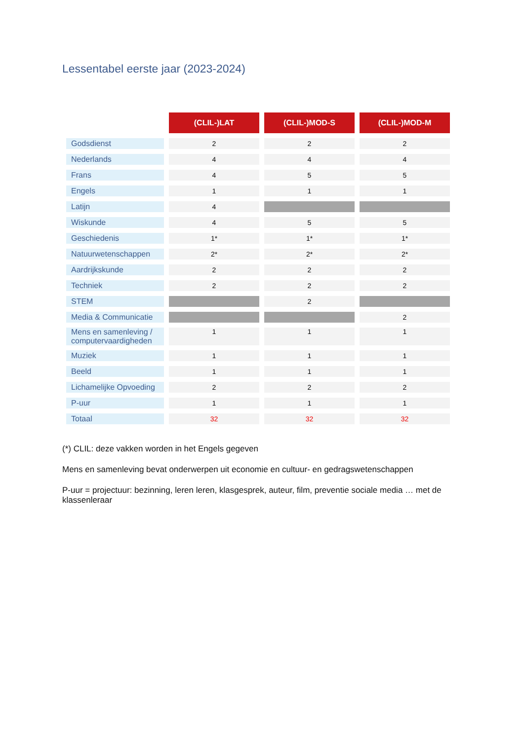Lessentabel eerste jaar (2023-2024)
| | (CLIL-)LAT | (CLIL-)MOD-S | (CLIL-)MOD-M |
| Godsdienst | 2 | 2 | 2 |
| Nederlands | 4 | 4 | 4 |
| Frans | 4 | 5 | 5 |
| Engels | 1 | 1 | 1 |
| Latijn | 4 | | |
| Wiskunde | 4 | 5 | 5 |
| Geschiedenis | 1* | 1* | 1* |
| Natuurwetenschappen | 2* | 2* | 2* |
| Aardrijkskunde | 2 | 2 | 2 |
| Techniek | 2 | 2 | 2 |
| STEM | | 2 | |
| Media & Communicatie | | | 2 |
| Mens en samenleving / computervaardigheden | 1 | 1 | 1 |
| Muziek | 1 | 1 | 1 |
| Beeld | 1 | 1 | 1 |
| Lichamelijke Opvoeding | 2 | 2 | 2 |
| P-uur | 1 | 1 | 1 |
| Totaal | 32 | 32 | 32 |
(*) CLIL: deze vakken worden in het Engels gegeven
Mens en samenleving bevat onderwerpen uit economie en cultuur- en gedragswetenschappen
P-uur = projectuur: bezinning, leren leren, klasgesprek, auteur, film, preventie sociale media … met de klassenleraar